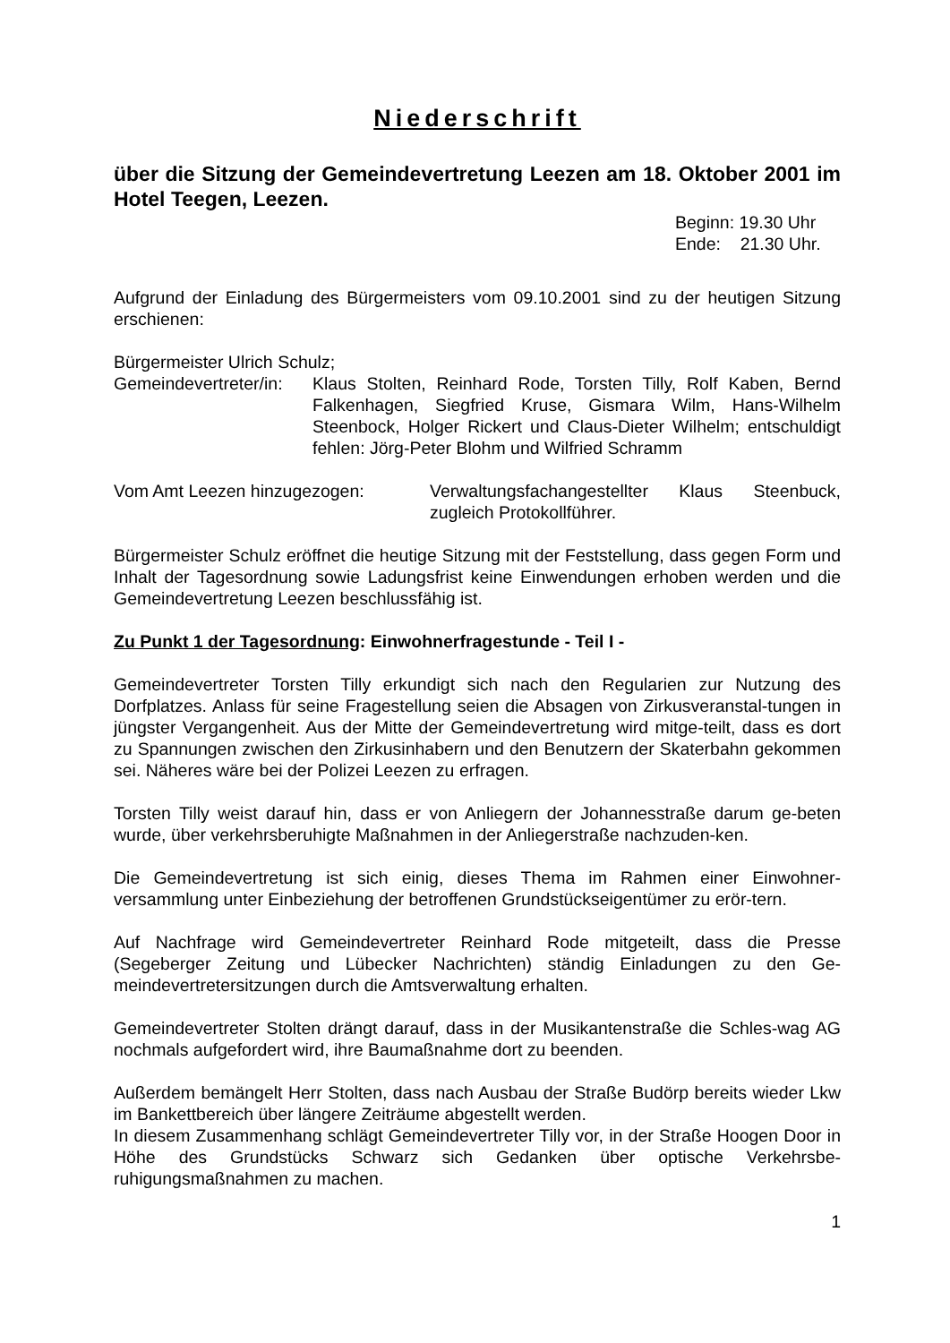Niederschrift
über die Sitzung der Gemeindevertretung Leezen am 18. Oktober 2001 im Hotel Teegen, Leezen.
Beginn: 19.30 Uhr
Ende: 21.30 Uhr.
Aufgrund der Einladung des Bürgermeisters vom 09.10.2001 sind zu der heutigen Sitzung erschienen:
Bürgermeister Ulrich Schulz;
Gemeindevertreter/in:
Klaus Stolten, Reinhard Rode, Torsten Tilly, Rolf Kaben, Bernd Falkenhagen, Siegfried Kruse, Gismara Wilm, Hans-Wilhelm Steenbock, Holger Rickert und Claus-Dieter Wilhelm; entschuldigt fehlen: Jörg-Peter Blohm und Wilfried Schramm
Vom Amt Leezen hinzugezogen: Verwaltungsfachangestellter Klaus Steenbuck, zugleich Protokollführer.
Bürgermeister Schulz eröffnet die heutige Sitzung mit der Feststellung, dass gegen Form und Inhalt der Tagesordnung sowie Ladungsfrist keine Einwendungen erhoben werden und die Gemeindevertretung Leezen beschlussfähig ist.
Zu Punkt 1 der Tagesordnung: Einwohnerfragestunde - Teil I -
Gemeindevertreter Torsten Tilly erkundigt sich nach den Regularien zur Nutzung des Dorfplatzes. Anlass für seine Fragestellung seien die Absagen von Zirkusveranstal-tungen in jüngster Vergangenheit. Aus der Mitte der Gemeindevertretung wird mitge-teilt, dass es dort zu Spannungen zwischen den Zirkusinhabern und den Benutzern der Skaterbahn gekommen sei. Näheres wäre bei der Polizei Leezen zu erfragen.
Torsten Tilly weist darauf hin, dass er von Anliegern der Johannesstraße darum ge-beten wurde, über verkehrsberuhigte Maßnahmen in der Anliegerstraße nachzuden-ken.
Die Gemeindevertretung ist sich einig, dieses Thema im Rahmen einer Einwohner-versammlung unter Einbeziehung der betroffenen Grundstückseigentümer zu erör-tern.
Auf Nachfrage wird Gemeindevertreter Reinhard Rode mitgeteilt, dass die Presse (Segeberger Zeitung und Lübecker Nachrichten) ständig Einladungen zu den Ge-meindevertretersitzungen durch die Amtsverwaltung erhalten.
Gemeindevertreter Stolten drängt darauf, dass in der Musikantenstraße die Schles-wag AG nochmals aufgefordert wird, ihre Baumaßnahme dort zu beenden.
Außerdem bemängelt Herr Stolten, dass nach Ausbau der Straße Budörp bereits wieder Lkw im Bankettbereich über längere Zeiträume abgestellt werden.
In diesem Zusammenhang schlägt Gemeindevertreter Tilly vor, in der Straße Hoogen Door in Höhe des Grundstücks Schwarz sich Gedanken über optische Verkehrsbe-ruhigungsmaßnahmen zu machen.
1